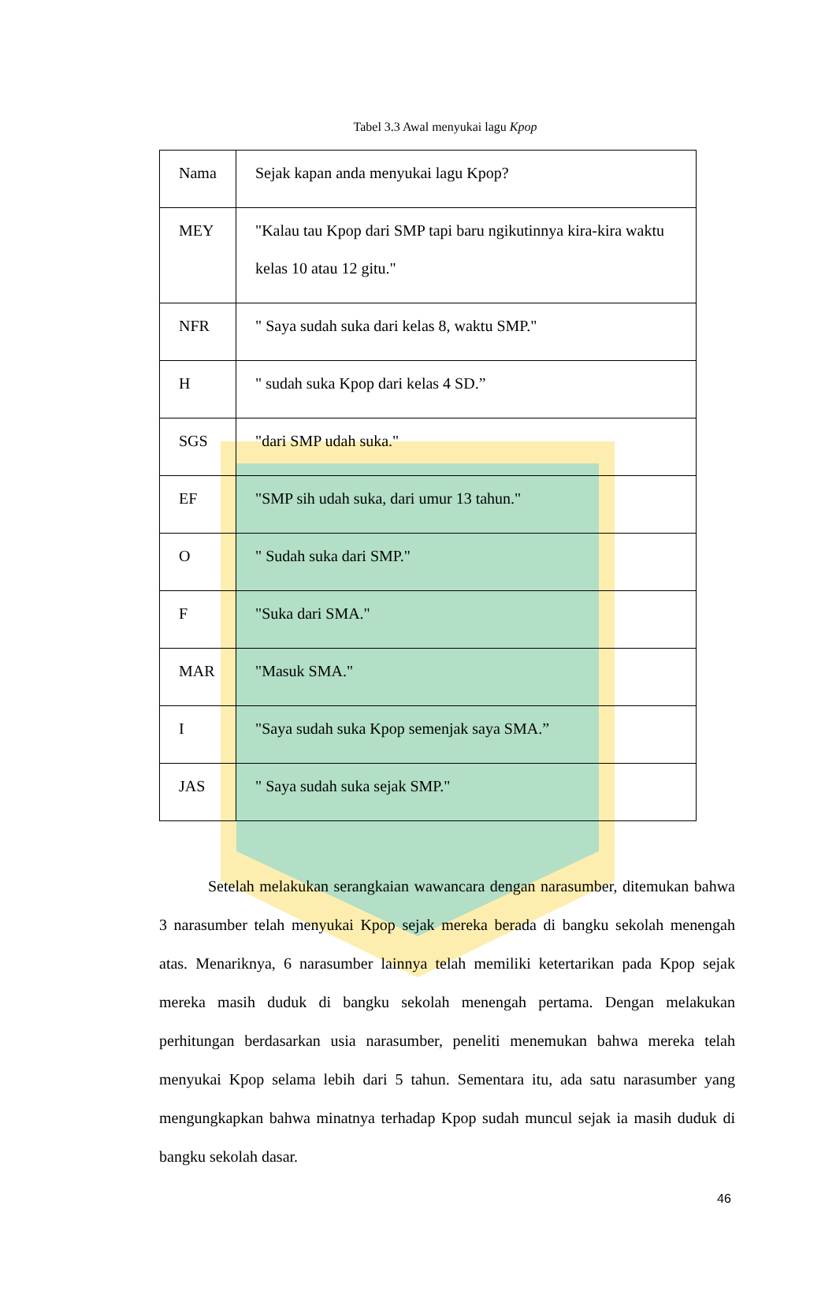Tabel 3.3 Awal menyukai lagu Kpop
| Nama | Sejak kapan anda menyukai lagu Kpop? |
| MEY | "Kalau tau Kpop dari SMP tapi baru ngikutinnya kira-kira waktu kelas 10 atau 12 gitu." |
| NFR | " Saya sudah suka dari kelas 8, waktu SMP." |
| H | " sudah suka Kpop dari kelas 4 SD.” |
| SGS | "dari SMP udah suka." |
| EF | "SMP sih udah suka, dari umur 13 tahun." |
| O | " Sudah suka dari SMP." |
| F | "Suka dari SMA." |
| MAR | "Masuk SMA." |
| I | "Saya sudah suka Kpop semenjak saya SMA.” |
| JAS | " Saya sudah suka sejak SMP." |
Setelah melakukan serangkaian wawancara dengan narasumber, ditemukan bahwa 3 narasumber telah menyukai Kpop sejak mereka berada di bangku sekolah menengah atas. Menariknya, 6 narasumber lainnya telah memiliki ketertarikan pada Kpop sejak mereka masih duduk di bangku sekolah menengah pertama. Dengan melakukan perhitungan berdasarkan usia narasumber, peneliti menemukan bahwa mereka telah menyukai Kpop selama lebih dari 5 tahun. Sementara itu, ada satu narasumber yang mengungkapkan bahwa minatnya terhadap Kpop sudah muncul sejak ia masih duduk di bangku sekolah dasar.
46